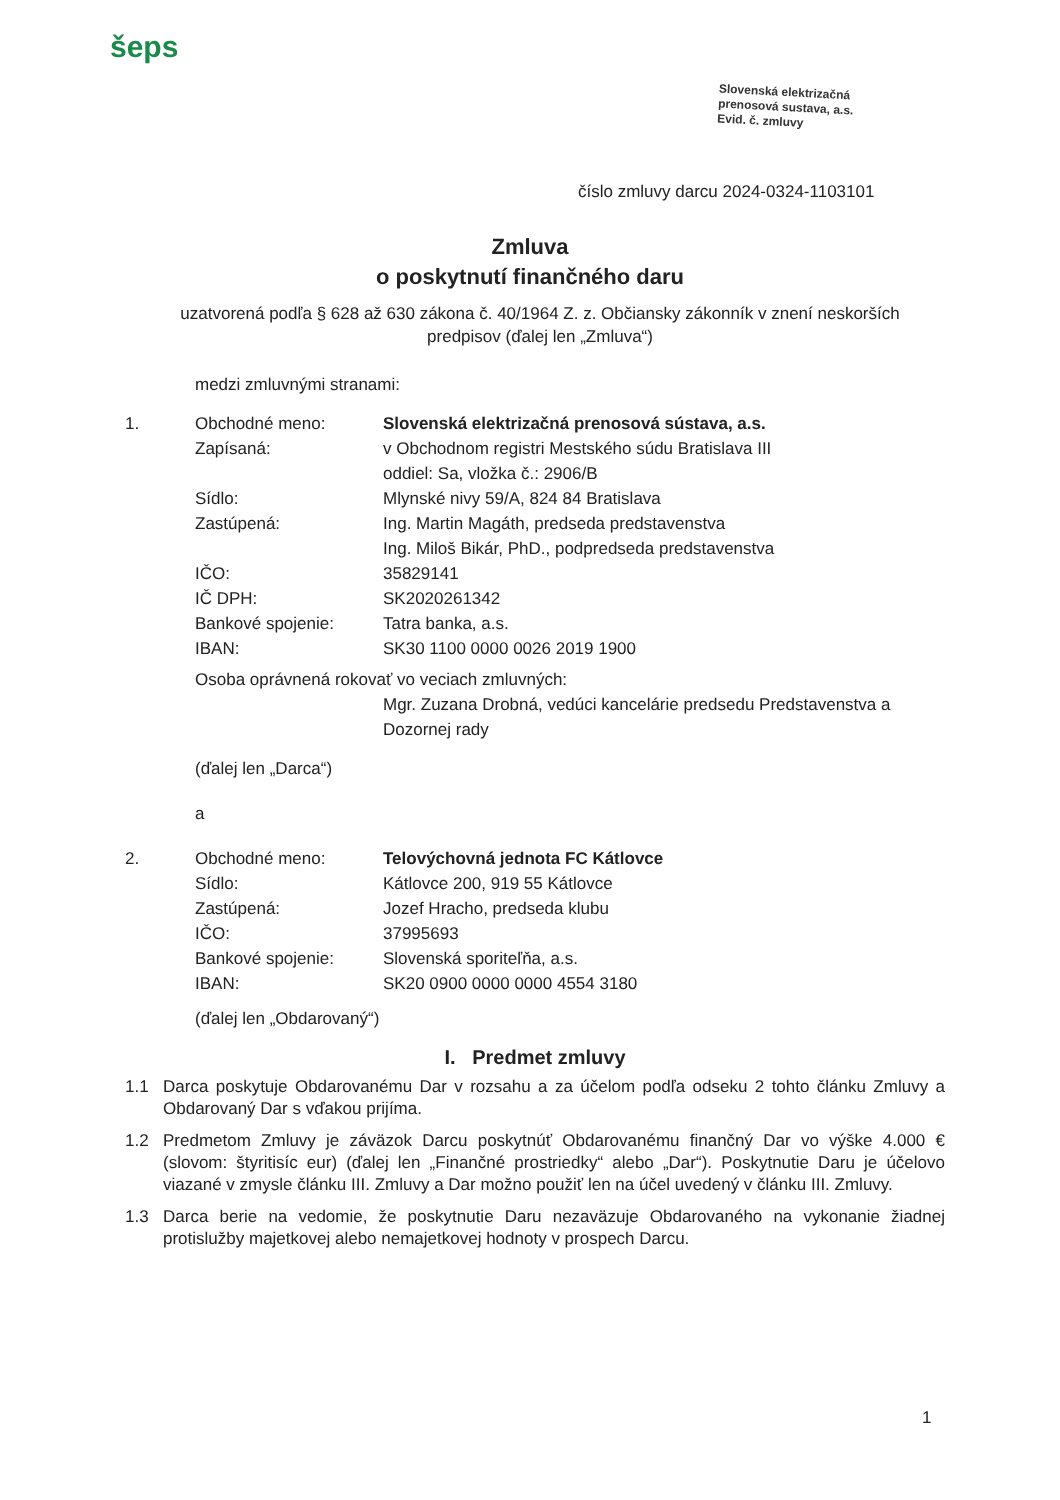šeps
Slovenská elektrizačná
prenosová sustava, a.s.
Evid. č. zmluvy
číslo zmluvy darcu 2024-0324-1103101
Zmluva
o poskytnutí finančného daru
uzatvorená podľa § 628 až 630 zákona č. 40/1964 Z. z. Občiansky zákonník v znení neskorších predpisov (ďalej len „Zmluva“)
medzi zmluvnými stranami:
1. Obchodné meno: Slovenská elektrizačná prenosová sústava, a.s.
Zapísaná: v Obchodnom registri Mestského súdu Bratislava III
oddiel: Sa, vložka č.: 2906/B
Sídlo: Mlynské nivy 59/A, 824 84 Bratislava
Zastúpená: Ing. Martin Magáth, predseda predstavenstva
Ing. Miloš Bikár, PhD., podpredseda predstavenstva
IČO: 35829141
IČ DPH: SK2020261342
Bankové spojenie: Tatra banka, a.s.
IBAN: SK30 1100 0000 0026 2019 1900
Osoba oprávnená rokovať vo veciach zmluvných:
Mgr. Zuzana Drobná, vedúci kancelárie predsedu Predstavenstva a Dozornej rady
(ďalej len „Darca“)
a
2. Obchodné meno: Telovýchovná jednota FC Kátlovce
Sídlo: Kátlovce 200, 919 55 Kátlovce
Zastúpená: Jozef Hracho, predseda klubu
IČO: 37995693
Bankové spojenie: Slovenská sporiteľňa, a.s.
IBAN: SK20 0900 0000 0000 4554 3180
(ďalej len „Obdarovaný“)
I. Predmet zmluvy
1.1 Darca poskytuje Obdarovanému Dar v rozsahu a za účelom podľa odseku 2 tohto článku Zmluvy a Obdarovaný Dar s vďakou prijíma.
1.2 Predmetom Zmluvy je záväzok Darcu poskytnúť Obdarovanému finančný Dar vo výške 4.000 € (slovom: štyritisíc eur) (ďalej len „Finančné prostriedky“ alebo „Dar“). Poskytnutie Daru je účelovo viazané v zmysle článku III. Zmluvy a Dar možno použiť len na účel uvedený v článku III. Zmluvy.
1.3 Darca berie na vedomie, že poskytnutie Daru nezaväzuje Obdarovaného na vykonanie žiadnej protislužby majetkovej alebo nemajetkovej hodnoty v prospech Darcu.
1